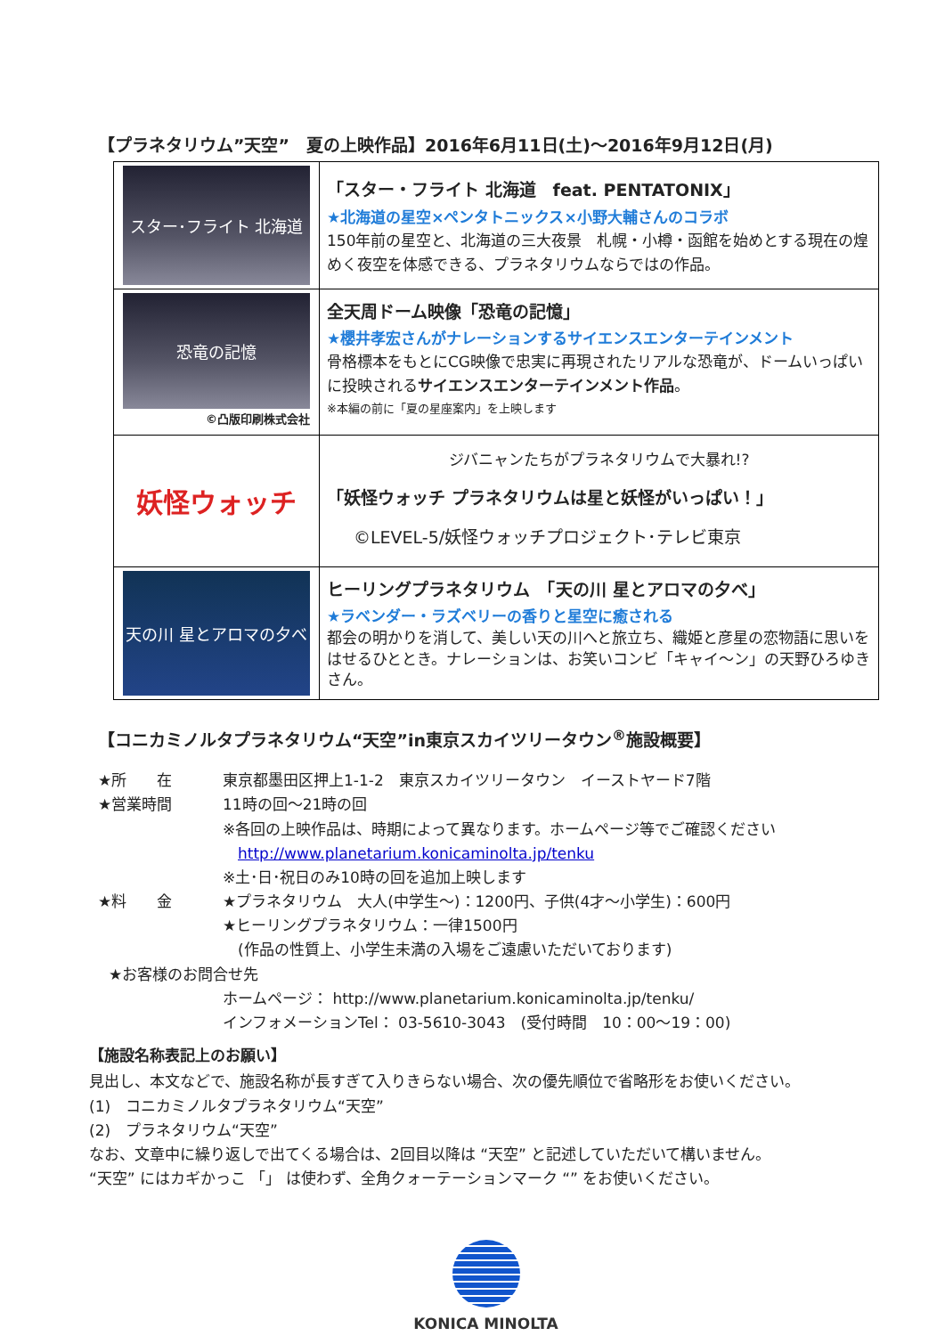【プラネタリウム”天空”　夏の上映作品】2016年6月11日(土)～2016年9月12日(月)
| スター･フライト 北海道 | 「スター・フライト 北海道 feat. PENTATONIX」 ★北海道の星空×ペンタトニックス×小野大輔さんのコラボ 150年前の星空と、北海道の三大夜景 札幌・小樽・函館を始めとする現在の煌めく夜空を体感できる、プラネタリウムならではの作品。 |
| 恐竜の記憶 ©凸版印刷株式会社 | 全天周ドーム映像「恐竜の記憶」 ★櫻井孝宏さんがナレーションするサイエンスエンターテインメント 骨格標本をもとにCG映像で忠実に再現されたリアルな恐竜が、ドームいっぱいに投映される サイエンスエンターテインメント作品 。 ※本編の前に「夏の星座案内」を上映します |
| 妖怪ウォッチ | ジバニャンたちがプラネタリウムで大暴れ!? 「妖怪ウォッチ プラネタリウムは星と妖怪がいっぱい！」 ©LEVEL-5/妖怪ウォッチプロジェクト･テレビ東京 |
| 天の川 星とアロマの夕べ | ヒーリングプラネタリウム 「天の川 星とアロマの夕べ」 ★ラベンダー・ラズベリーの香りと星空に癒される 都会の明かりを消して、美しい天の川へと旅立ち、織姫と彦星の恋物語に思いをはせるひととき。ナレーションは、お笑いコンビ「キャイ～ン」の天野ひろゆきさん。 |
【コニカミノルタプラネタリウム“天空”in東京スカイツリータウン<sup>®</sup>施設概要】
★所　　在 東京都墨田区押上1-1-2　東京スカイツリータウン　イーストヤード7階
★営業時間 11時の回～21時の回
※各回の上映作品は、時期によって異なります。ホームページ等でご確認ください
　http://www.planetarium.konicaminolta.jp/tenku
※土･日･祝日のみ10時の回を追加上映します
★料　　金 ★プラネタリウム　大人(中学生～)：1200円、子供(4才～小学生)：600円
★ヒーリングプラネタリウム：一律1500円
　(作品の性質上、小学生未満の入場をご遠慮いただいております)
★お客様のお問合せ先
ホームページ： http://www.planetarium.konicaminolta.jp/tenku/
インフォメーションTel： 03-5610-3043　(受付時間　10：00～19：00)
【施設名称表記上のお願い】
見出し、本文などで、施設名称が長すぎて入りきらない場合、次の優先順位で省略形をお使いください。
(1)　コニカミノルタプラネタリウム“天空”
(2)　プラネタリウム“天空”
なお、文章中に繰り返しで出てくる場合は、2回目以降は “天空” と記述していただいて構いません。
“天空” にはカギかっこ 「」 は使わず、全角クォーテーションマーク “” をお使いください。
KONICA MINOLTA